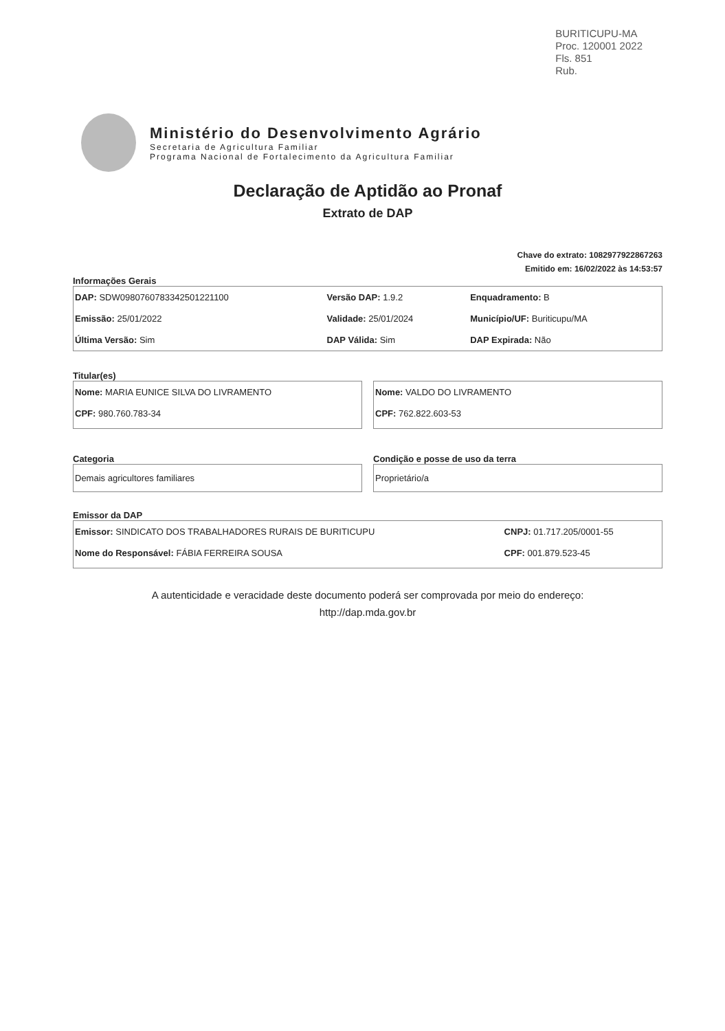BURITICUPU-MA
Proc. 120001 2022
Fls. 851
Rub.
Ministério do Desenvolvimento Agrário
Secretaria de Agricultura Familiar
Programa Nacional de Fortalecimento da Agricultura Familiar
Declaração de Aptidão ao Pronaf
Extrato de DAP
Chave do extrato: 1082977922867263
Emitido em: 16/02/2022 às 14:53:57
Informações Gerais
| DAP: SDW0980760783342501221100 | Versão DAP: 1.9.2 | Enquadramento: B |
| Emissão: 25/01/2022 | Validade: 25/01/2024 | Município/UF: Buriticupu/MA |
| Última Versão: Sim | DAP Válida: Sim | DAP Expirada: Não |
Titular(es)
| Nome: MARIA EUNICE SILVA DO LIVRAMENTO |
| CPF: 980.760.783-34 |
| Nome: VALDO DO LIVRAMENTO |
| CPF: 762.822.603-53 |
Categoria
| Demais agricultores familiares |
Condição e posse de uso da terra
| Proprietário/a |
Emissor da DAP
| Emissor: SINDICATO DOS TRABALHADORES RURAIS DE BURITICUPU | CNPJ: 01.717.205/0001-55 |
| Nome do Responsável: FÁBIA FERREIRA SOUSA | CPF: 001.879.523-45 |
A autenticidade e veracidade deste documento poderá ser comprovada por meio do endereço:
http://dap.mda.gov.br